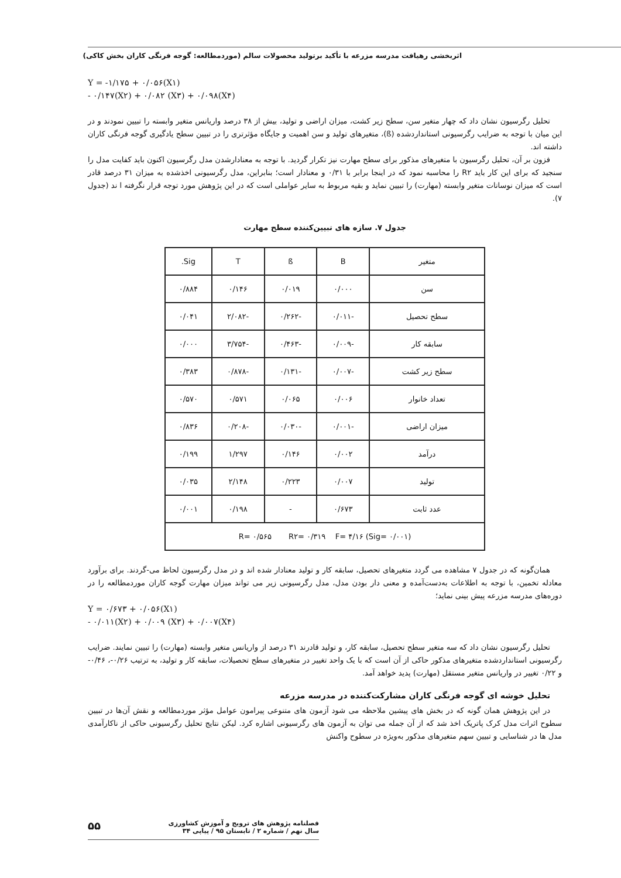اثربخشی رهیافت مدرسه مزرعه با تأکید برتولید محصولات سالم (موردمطالعه: گوجه فرنگی کاران بخش کاکی)
Y = -۱/۱۷۵ + ۰/۰۵۶(X۱)
- ۰/۱۴۷(X۲) + ۰/۰۸۲ (X۳) + ۰/۰۹۸(X۴)
تحلیل رگرسیون نشان داد که چهار متغیر سن، سطح زیر کشت، میزان اراضی و تولید، بیش از ۳۸ درصد واریانس متغیر وابسته را تبیین نمودند و در این میان با توجه به ضرایب رگرسیونی استانداردشده (ß)، متغیرهای تولید و سن اهمیت و جایگاه مؤثرتری را در تبیین سطح یادگیری گوجه فرنگی کاران داشته اند.
فزون بر آن، تحلیل رگرسیون با متغیرهای مذکور برای سطح مهارت نیز تکرار گردید. با توجه به معنادارشدن مدل رگرسیون اکنون باید کفایت مدل را سنجید که برای این کار باید R۲ را محاسبه نمود که در اینجا برابر با ۰/۳۱ و معنادار است؛ بنابراین، مدل رگرسیونی اخذشده به میزان ۳۱ درصد قادر است که میزان نوسانات متغیر وابسته (مهارت) را تبیین نماید و بقیه مربوط به سایر عواملی است که در این پژوهش مورد توجه قرار نگرفته ا ند (جدول ۷).
جدول ۷. سازه های تبیین‌کننده سطح مهارت
| متغیر | B | ß | T | Sig. |
| --- | --- | --- | --- | --- |
| سن | ۰/۰۰۰ | ۰/۰۱۹ | ۰/۱۴۶ | ۰/۸۸۴ |
| سطح تحصیل | -۰/۰۱۱ | -۰/۲۶۲ | -۲/۰۸۲ | ۰/۰۴۱ |
| سابقه کار | -۰/۰۰۹ | -۰/۴۶۳ | -۳/۷۵۴ | ۰/۰۰۰ |
| سطح زیر کشت | -۰/۰۰۷ | -۰/۱۳۱ | -۰/۸۷۸ | ۰/۳۸۳ |
| تعداد خانوار | ۰/۰۰۶ | ۰/۰۶۵ | ۰/۵۷۱ | ۰/۵۷۰ |
| میزان اراضی | -۰/۰۰۱ | -۰/۰۳۰ | -۰/۲۰۸ | ۰/۸۳۶ |
| درآمد | ۰/۰۰۲ | ۰/۱۴۶ | ۱/۲۹۷ | ۰/۱۹۹ |
| تولید | ۰/۰۰۷ | ۰/۲۲۳ | ۲/۱۴۸ | ۰/۰۳۵ |
| عدد ثابت | ۰/۶۷۳ | - | ۰/۱۹۸ | ۰/۰۰۱ |
| R= ۰/۵۶۵ R۲= ۰/۳۱۹ F= ۴/۱۶ (Sig= ۰/۰۰۱) | | | | |
همان‌گونه که در جدول ۷ مشاهده می گردد متغیرهای تحصیل، سابقه کار و تولید معنادار شده اند و در مدل رگرسیون لحاظ می-گردند. برای برآورد معادله تخمین، با توجه به اطلاعات به‌دست‌آمده و معنی دار بودن مدل، مدل رگرسیونی زیر می تواند میزان مهارت گوجه کاران موردمطالعه را در دوره‌های مدرسه مزرعه پیش بینی نماید؛
Y = ۰/۶۷۳ + ۰/۰۵۶(X۱)
- ۰/۰۱۱(X۲) + ۰/۰۰۹ (X۳) + ۰/۰۰۷(X۴)
تحلیل رگرسیون نشان داد که سه متغیر سطح تحصیل، سابقه کار، و تولید قادرند ۳۱ درصد از واریانس متغیر وابسته (مهارت) را تبیین نمایند. ضرایب رگرسیونی استانداردشده متغیرهای مذکور حاکی از آن است که با یک واحد تغییر در متغیرهای سطح تحصیلات، سابقه کار و تولید، به ترتیب ۰/۲۶-، ۰/۴۶- و ۰/۲۲ تغییر در واریانس متغیر مستقل (مهارت) پدید خواهد آمد.
تحلیل خوشه ای گوجه فرنگی کاران مشارکت‌کننده در مدرسه مزرعه
در این پژوهش همان گونه که در بخش های پیشین ملاحظه می شود آزمون های متنوعی پیرامون عوامل مؤثر موردمطالعه و نقش آن‌ها در تبیین سطوح اثرات مدل کرک پاتریک اخذ شد که از آن جمله می توان به آزمون های رگرسیونی اشاره کرد. لیکن نتایج تحلیل رگرسیونی حاکی از ناکارآمدی مدل ها در شناسایی و تبیین سهم متغیرهای مذکور به‌ویژه در سطوح واکنش
فصلنامه پژوهش های ترویج و آموزش کشاورزی
سال نهم / شماره ۲ / تابستان ۹۵ / پیاپی ۳۴
۵۵